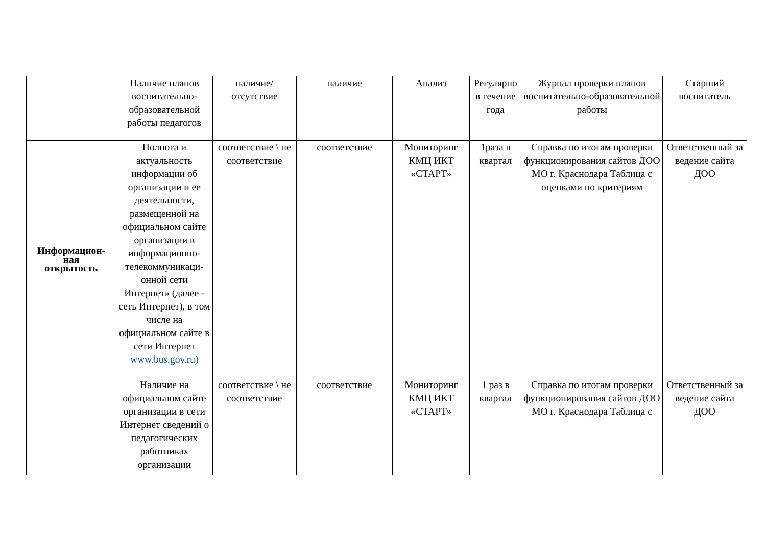| | Наличие планов воспитательно-образовательной работы педагогов | наличие/ отсутствие | наличие | Анализ | Регулярно в течение года | Журнал проверки планов воспитательно-образовательной работы | Старший воспитатель |
| Информацион- ная открытость | Полнота и актуальность информации об организации и ее деятельности, размещенной на официальном сайте организации в информационно-телекоммуникаци-онной сети Интернет» (далее - сеть Интернет), в том числе на официальном сайте в сети Интернет www.bus.gov.ru) | соответствие \ не соответствие | соответствие | Мониторинг КМЦ ИКТ «СТАРТ» | 1раза в квартал | Справка по итогам проверки функционирования сайтов ДОО МО г. Краснодара Таблица с оценками по критериям | Ответственный за ведение сайта ДОО |
| | Наличие на официальном сайте организации в сети Интернет сведений о педагогических работниках организации | соответствие \ не соответствие | соответствие | Мониторинг КМЦ ИКТ «СТАРТ» | 1 раз в квартал | Справка по итогам проверки функционирования сайтов ДОО МО г. Краснодара Таблица с | Ответственный за ведение сайта ДОО |